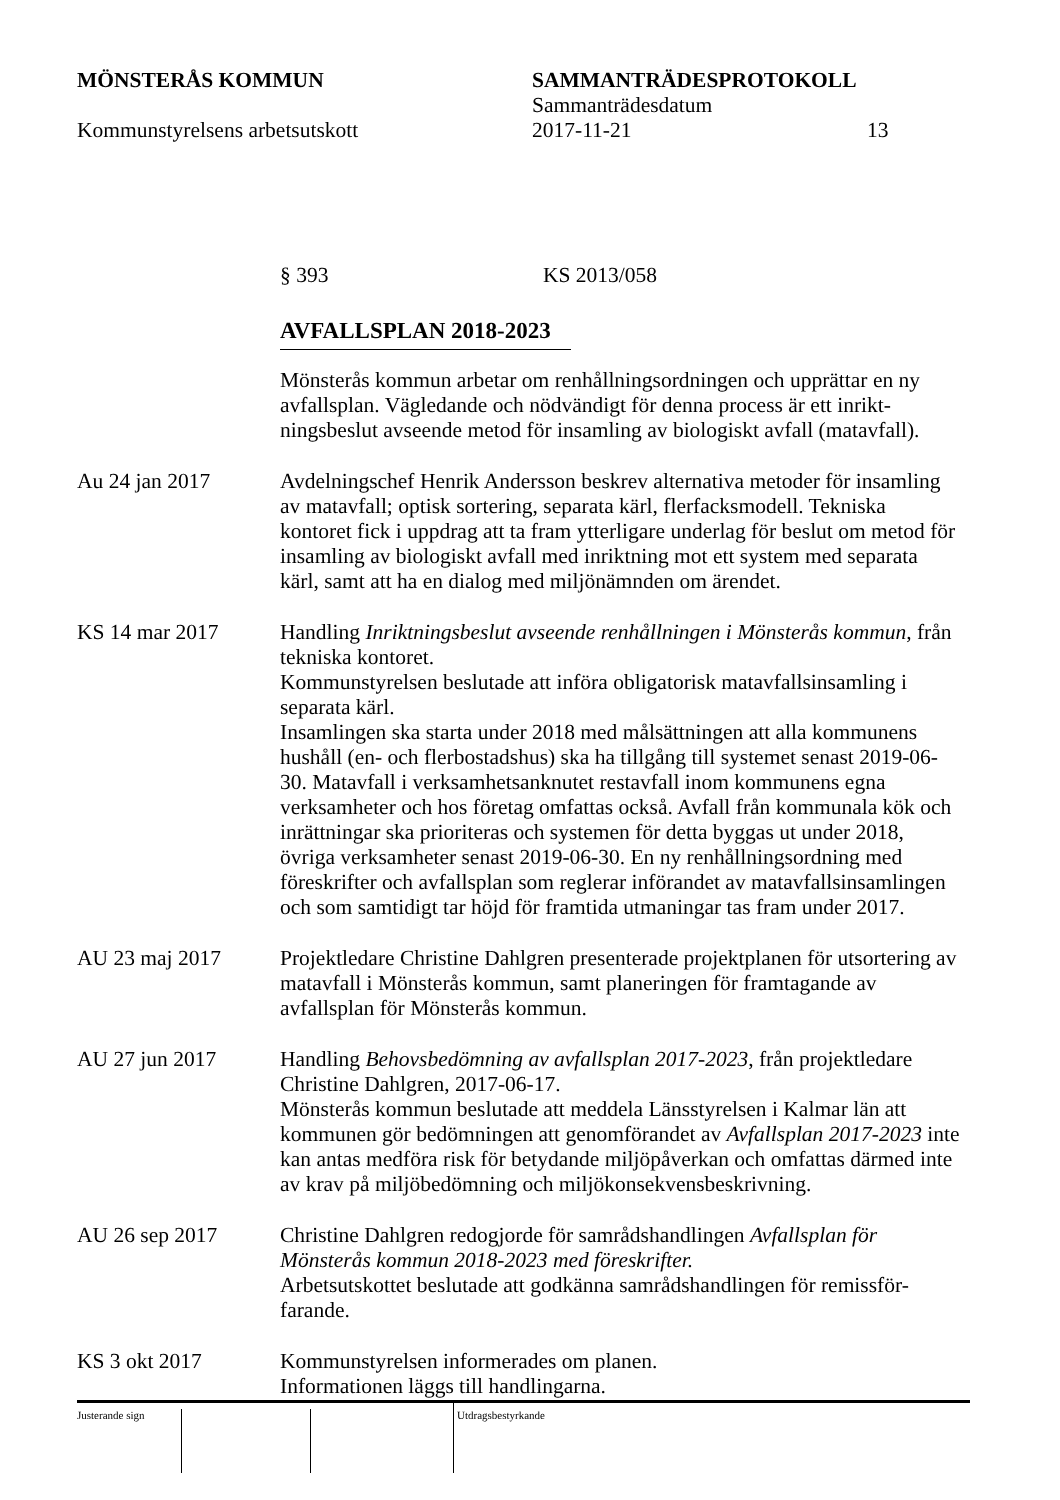MÖNSTERÅS KOMMUN SAMMANTRÄDESPROTOKOLL
Sammanträdesdatum
Kommunstyrelsens arbetsutskott 2017-11-21 13
§ 393 KS 2013/058
AVFALLSPLAN 2018-2023
Mönsterås kommun arbetar om renhållningsordningen och upprättar en ny avfallsplan. Vägledande och nödvändigt för denna process är ett inrikt-ningsbeslut avseende metod för insamling av biologiskt avfall (matavfall).
Au 24 jan 2017 Avdelningschef Henrik Andersson beskrev alternativa metoder för insamling av matavfall; optisk sortering, separata kärl, flerfacksmodell. Tekniska kontoret fick i uppdrag att ta fram ytterligare underlag för beslut om metod för insamling av biologiskt avfall med inriktning mot ett system med separata kärl, samt att ha en dialog med miljönämnden om ärendet.
KS 14 mar 2017 Handling Inriktningsbeslut avseende renhållningen i Mönsterås kommun, från tekniska kontoret.
Kommunstyrelsen beslutade att införa obligatorisk matavfallsinsamling i separata kärl.
Insamlingen ska starta under 2018 med målsättningen att alla kommunens hushåll (en- och flerbostadshus) ska ha tillgång till systemet senast 2019-06-30. Matavfall i verksamhetsanknutet restavfall inom kommunens egna verksamheter och hos företag omfattas också. Avfall från kommunala kök och inrättningar ska prioriteras och systemen för detta byggas ut under 2018, övriga verksamheter senast 2019-06-30. En ny renhållningsordning med föreskrifter och avfallsplan som reglerar införandet av matavfallsinsamlingen och som samtidigt tar höjd för framtida utmaningar tas fram under 2017.
AU 23 maj 2017 Projektledare Christine Dahlgren presenterade projektplanen för utsortering av matavfall i Mönsterås kommun, samt planeringen för framtagande av avfallsplan för Mönsterås kommun.
AU 27 jun 2017 Handling Behovsbedömning av avfallsplan 2017-2023, från projektledare Christine Dahlgren, 2017-06-17.
Mönsterås kommun beslutade att meddela Länsstyrelsen i Kalmar län att kommunen gör bedömningen att genomförandet av Avfallsplan 2017-2023 inte kan antas medföra risk för betydande miljöpåverkan och omfattas därmed inte av krav på miljöbedömning och miljökonsekvensbeskrivning.
AU 26 sep 2017 Christine Dahlgren redogjorde för samrådshandlingen Avfallsplan för Mönsterås kommun 2018-2023 med föreskrifter.
Arbetsutskottet beslutade att godkänna samrådshandlingen för remissför-farande.
KS 3 okt 2017 Kommunstyrelsen informerades om planen.
Informationen läggs till handlingarna.
Justerande sign Utdragsbestyrkande